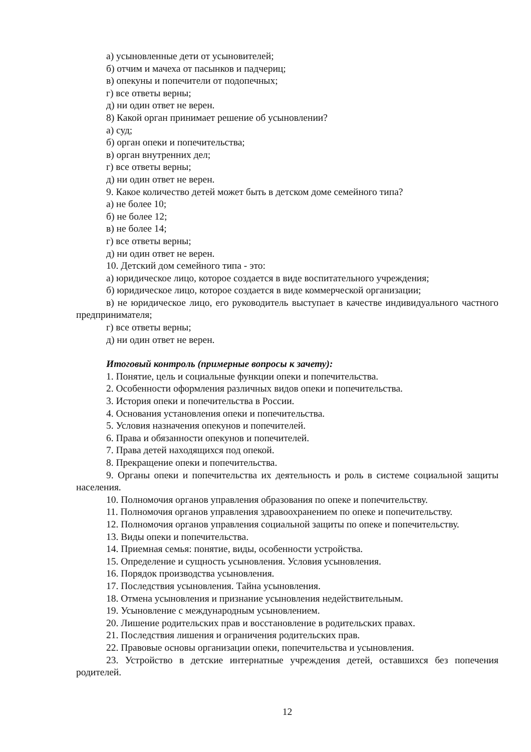а) усыновленные дети от усыновителей;
б) отчим и мачеха от пасынков и падчериц;
в) опекуны и попечители от подопечных;
г) все ответы верны;
д) ни один ответ не верен.
8) Какой орган принимает решение об усыновлении?
а) суд;
б) орган опеки и попечительства;
в) орган внутренних дел;
г) все ответы верны;
д) ни один ответ не верен.
9. Какое количество детей может быть в детском доме семейного типа?
а) не более 10;
б) не более 12;
в) не более 14;
г) все ответы верны;
д) ни один ответ не верен.
10. Детский дом семейного типа - это:
а) юридическое лицо, которое создается в виде воспитательного учреждения;
б) юридическое лицо, которое создается в виде коммерческой организации;
в) не юридическое лицо, его руководитель выступает в качестве индивидуального частного предпринимателя;
г) все ответы верны;
д) ни один ответ не верен.
Итоговый контроль (примерные вопросы к зачету):
1. Понятие, цель и социальные функции опеки и попечительства.
2. Особенности оформления различных видов опеки и попечительства.
3. История опеки и попечительства в России.
4. Основания установления опеки и попечительства.
5. Условия назначения опекунов и попечителей.
6. Права и обязанности опекунов и попечителей.
7. Права детей находящихся под опекой.
8. Прекращение опеки и попечительства.
9. Органы опеки и попечительства их деятельность и роль в системе социальной защиты населения.
10. Полномочия органов управления образования по опеке и попечительству.
11. Полномочия органов управления здравоохранением по опеке и попечительству.
12. Полномочия органов управления социальной защиты по опеке и попечительству.
13. Виды опеки и попечительства.
14. Приемная семья: понятие, виды, особенности устройства.
15. Определение и сущность усыновления. Условия усыновления.
16. Порядок производства усыновления.
17. Последствия усыновления. Тайна усыновления.
18. Отмена усыновления и признание усыновления недействительным.
19. Усыновление с международным усыновлением.
20. Лишение родительских прав и восстановление в родительских правах.
21. Последствия лишения и ограничения родительских прав.
22. Правовые основы организации опеки, попечительства и усыновления.
23. Устройство в детские интернатные учреждения детей, оставшихся без попечения родителей.
12